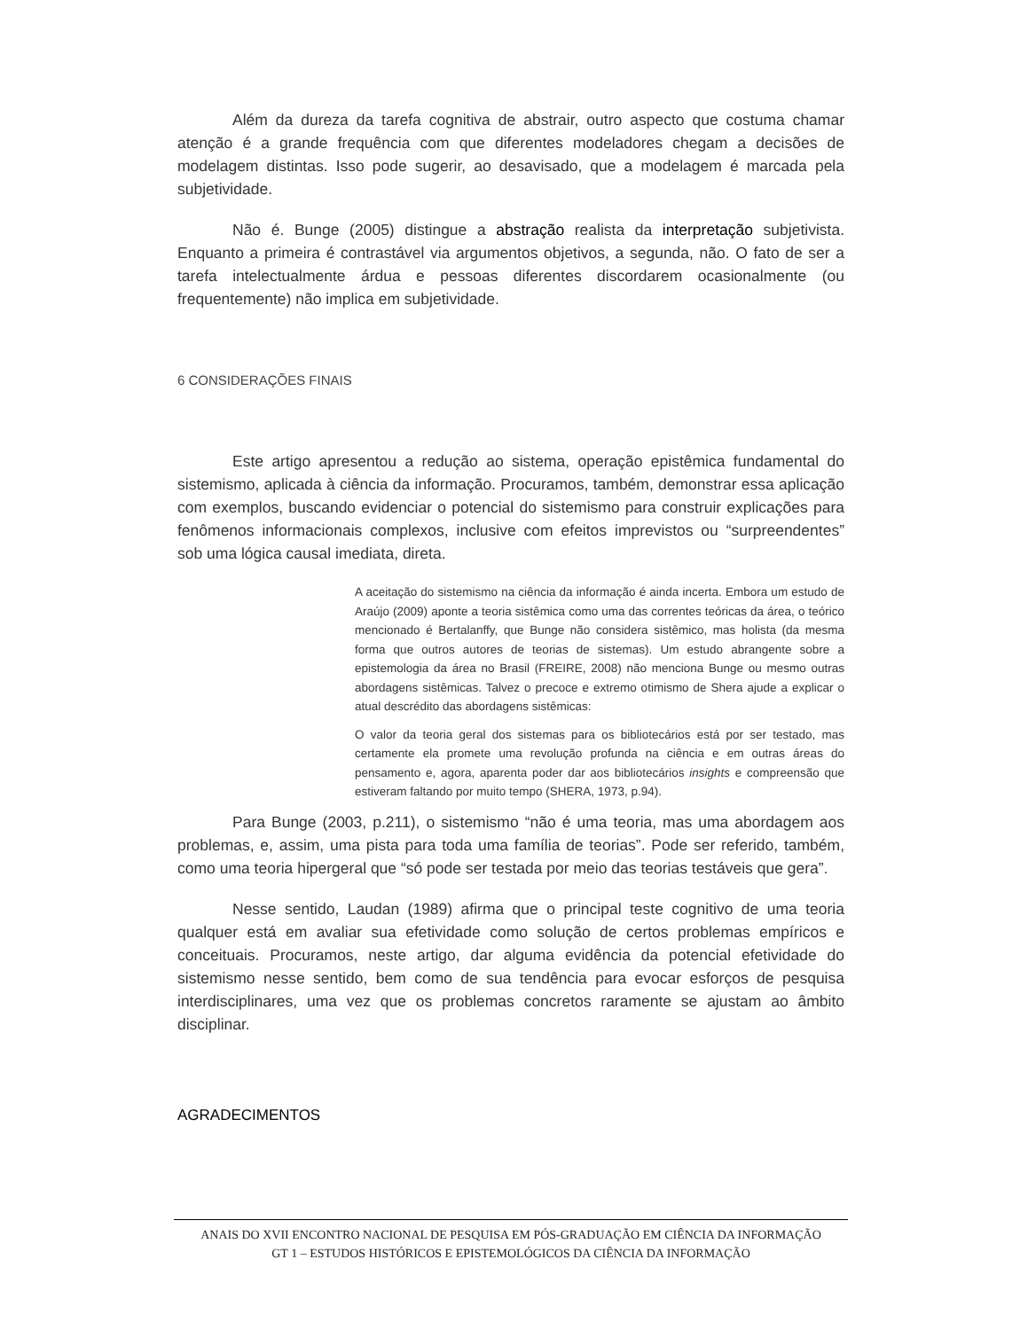Além da dureza da tarefa cognitiva de abstrair, outro aspecto que costuma chamar atenção é a grande frequência com que diferentes modeladores chegam a decisões de modelagem distintas. Isso pode sugerir, ao desavisado, que a modelagem é marcada pela subjetividade.
Não é. Bunge (2005) distingue a abstração realista da interpretação subjetivista. Enquanto a primeira é contrastável via argumentos objetivos, a segunda, não. O fato de ser a tarefa intelectualmente árdua e pessoas diferentes discordarem ocasionalmente (ou frequentemente) não implica em subjetividade.
6 CONSIDERAÇÕES FINAIS
Este artigo apresentou a redução ao sistema, operação epistêmica fundamental do sistemismo, aplicada à ciência da informação. Procuramos, também, demonstrar essa aplicação com exemplos, buscando evidenciar o potencial do sistemismo para construir explicações para fenômenos informacionais complexos, inclusive com efeitos imprevistos ou “surpreendentes” sob uma lógica causal imediata, direta.
A aceitação do sistemismo na ciência da informação é ainda incerta. Embora um estudo de Araújo (2009) aponte a teoria sistêmica como uma das correntes teóricas da área, o teórico mencionado é Bertalanffy, que Bunge não considera sistêmico, mas holista (da mesma forma que outros autores de teorias de sistemas). Um estudo abrangente sobre a epistemologia da área no Brasil (FREIRE, 2008) não menciona Bunge ou mesmo outras abordagens sistêmicas. Talvez o precoce e extremo otimismo de Shera ajude a explicar o atual descrédito das abordagens sistêmicas:
O valor da teoria geral dos sistemas para os bibliotecários está por ser testado, mas certamente ela promete uma revolução profunda na ciência e em outras áreas do pensamento e, agora, aparenta poder dar aos bibliotecários insights e compreensão que estiveram faltando por muito tempo (SHERA, 1973, p.94).
Para Bunge (2003, p.211), o sistemismo “não é uma teoria, mas uma abordagem aos problemas, e, assim, uma pista para toda uma família de teorias”. Pode ser referido, também, como uma teoria hipergeral que “só pode ser testada por meio das teorias testáveis que gera”.
Nesse sentido, Laudan (1989) afirma que o principal teste cognitivo de uma teoria qualquer está em avaliar sua efetividade como solução de certos problemas empíricos e conceituais. Procuramos, neste artigo, dar alguma evidência da potencial efetividade do sistemismo nesse sentido, bem como de sua tendência para evocar esforços de pesquisa interdisciplinares, uma vez que os problemas concretos raramente se ajustam ao âmbito disciplinar.
AGRADECIMENTOS
ANAIS DO XVII ENCONTRO NACIONAL DE PESQUISA EM PÓS-GRADUAÇÃO EM CIÊNCIA DA INFORMAÇÃO
GT 1 – ESTUDOS HISTÓRICOS E EPISTEMOLÓGICOS DA CIÊNCIA DA INFORMAÇÃO